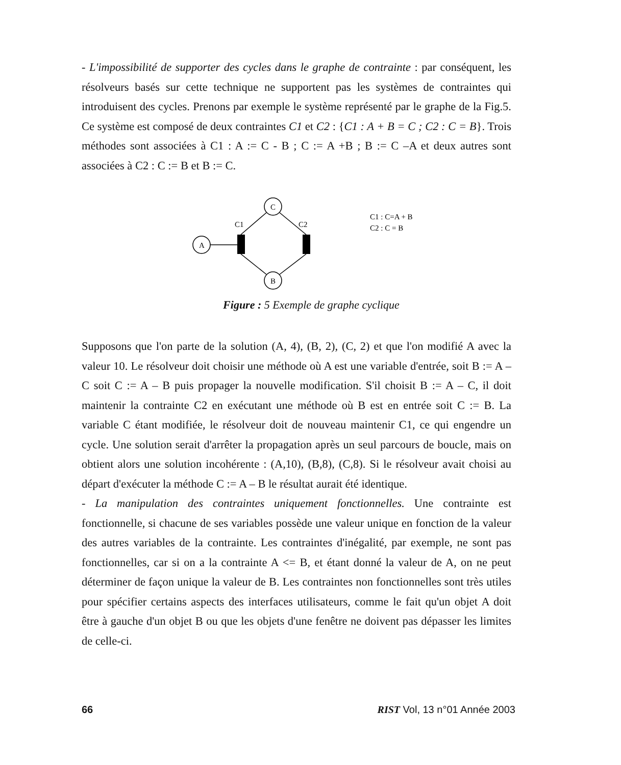- L'impossibilité de supporter des cycles dans le graphe de contrainte : par conséquent, les résolveurs basés sur cette technique ne supportent pas les systèmes de contraintes qui introduisent des cycles. Prenons par exemple le système représenté par le graphe de la Fig.5. Ce système est composé de deux contraintes C1 et C2 : {C1 : A + B = C ; C2 : C = B}. Trois méthodes sont associées à C1 : A := C - B ; C := A +B ; B := C –A et deux autres sont associées à C2 : C := B et B := C.
C
A
B
C1
C2
C1 : C=A + B
C2 : C = B
Figure : 5 Exemple de graphe cyclique
Supposons que l'on parte de la solution (A, 4), (B, 2), (C, 2) et que l'on modifié A avec la valeur 10. Le résolveur doit choisir une méthode où A est une variable d'entrée, soit B := A – C soit C := A – B puis propager la nouvelle modification. S'il choisit B := A – C, il doit maintenir la contrainte C2 en exécutant une méthode où B est en entrée soit C := B. La variable C étant modifiée, le résolveur doit de nouveau maintenir C1, ce qui engendre un cycle. Une solution serait d'arrêter la propagation après un seul parcours de boucle, mais on obtient alors une solution incohérente : (A,10), (B,8), (C,8). Si le résolveur avait choisi au départ d'exécuter la méthode C := A – B le résultat aurait été identique.
- La manipulation des contraintes uniquement fonctionnelles. Une contrainte est fonctionnelle, si chacune de ses variables possède une valeur unique en fonction de la valeur des autres variables de la contrainte. Les contraintes d'inégalité, par exemple, ne sont pas fonctionnelles, car si on a la contrainte A <= B, et étant donné la valeur de A, on ne peut déterminer de façon unique la valeur de B. Les contraintes non fonctionnelles sont très utiles pour spécifier certains aspects des interfaces utilisateurs, comme le fait qu'un objet A doit être à gauche d'un objet B ou que les objets d'une fenêtre ne doivent pas dépasser les limites de celle-ci.
66 RIST Vol, 13 n°01 Année 2003